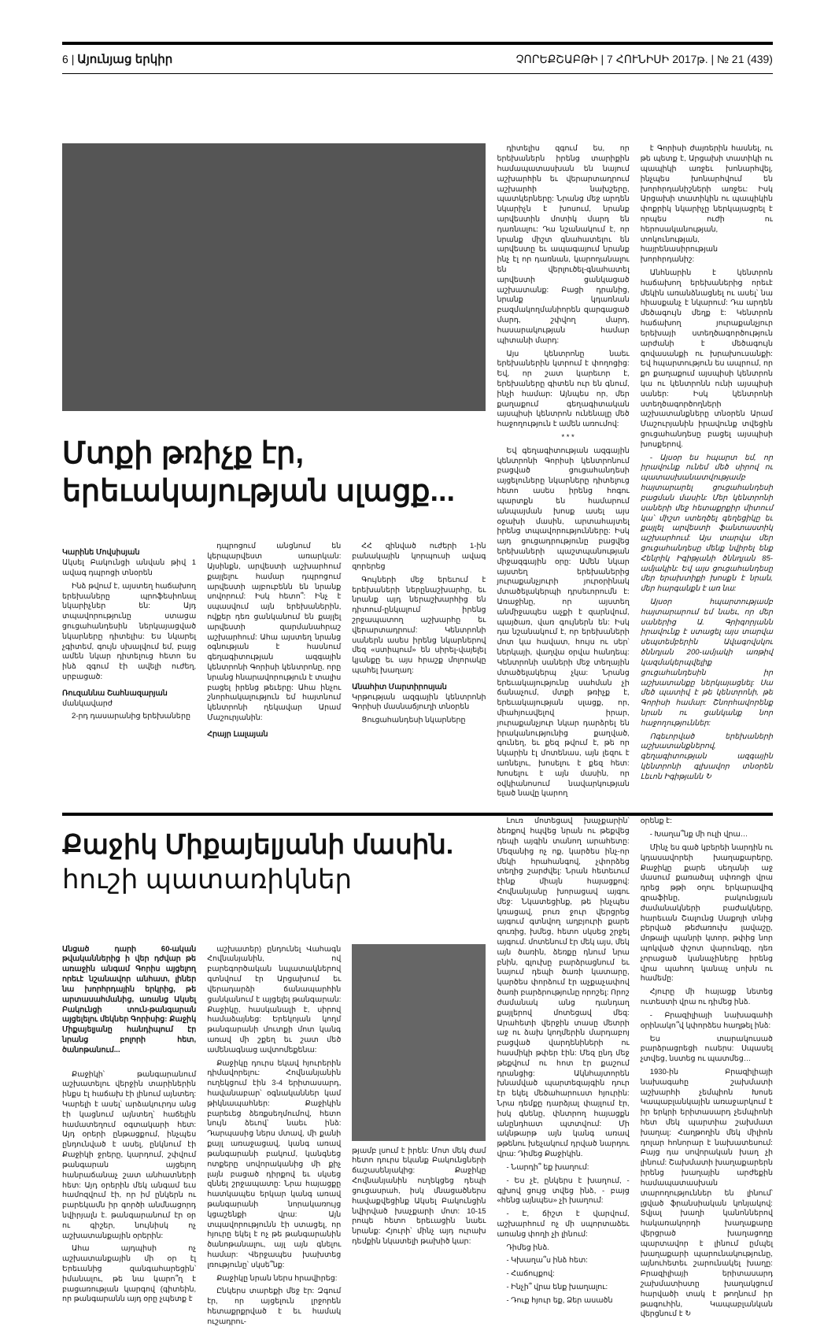6 | Այունյաց երկիր ՉՈՐԵՔՇԱԲԹԻ | 7 ՀՈՒՆԻՍԻ 2017թ. | № 21 (439)
Մտքի թռիչք էր,
երեւակայության սլացք...
Կարինե Մովսիսյան
Ակսել Բակունցի անվան թիվ 1 ավագ դպրոցի տնօրեն
Ինձ թվում է, այստեղ հաճախող երեխաները պրոֆեսիոնալ նկարիչներ են: Այդ տպավորությունը ստացա ցուցահանդեսին ներկայացված նկարները դիտելիս: Ես նկարել չգիտեմ, գույն սխալվում եմ, բայց ամեն նկար դիտելուց հետո ես ինձ զգում էի ավելի ուժեղ, սրբացած:
Ռուզաննա Շահնազարյան
մանկավարժ
2-րդ դասարանից երեխաները
դպրոցում անցնում են կերպարվեստ առարկան: Այսինքն, արվեստի աշխարհում քայլելու համար դպրոցում արվեստի այբուբենն են նրանք սովորում: Իսկ հետո՞: Ինչ է սպասվում այն երեխաներին, ովքեր դեռ ցանկանում են քայլել արվեստի զարմանահրաշ աշխարհում: Ահա այստեղ նրանց օգնության է հասնում գեղագիտության ազգային կենտրոնի Գորիսի կենտրոնը, որը նրանց հնարավորություն է տալիս բացել իրենց թեւերը: Ահա ինչու շնորհակալություն եմ հայտնում կենտրոնի ղեկավար Արամ Մաշուրյանին:
Հրայր Լալայան
ՀՀ զինված ուժերի 1-ին բանակային կորպուսի ավագ զորերեց
Գույների մեջ երեւում է երեխաների ներընաշխարհը, եւ նրանք այդ ներաշխարհից են դիտում-ընկալում իրենց շրջապատող աշխարհը եւ վերարտադրում: Կենտրոնի սաներն ասես իրենց նկարներով մեզ «ստիպում» են սիրել-վայելել կյանքը եւ այս հրաշք մոլորակը պահել խաղաղ:
Անահիտ Մարտիրոսյան
Կրթության ազգային կենտրոնի Գորիսի մասնաճյուղի տնօրեն
Ցուցահանդեսի նկարները
դիտելիս զգում ես, որ երեխաներն իրենց տարիքին համապատասխան են նայում աշխարհին եւ վերարտադրում աշխարհի նախշերը, պատկերները: Նրանց մեջ արդեն նկարիչն է խոսում, նրանք արվեստին մոտիկ մարդ են դառնալու: Դա նշանակում է, որ նրանք միշտ գնահատելու են արվեստը եւ ապագայում նրանք ինչ էլ որ դառնան, կարողանալու են վերլուծել-գնահատել արվեստի ցանկացած աշխատանք: Բացի դրանից, նրանք կդառնան բազմակողմանիորեն զարգացած մարդ, շփվող մարդ, հասարակության համար պիտանի մարդ:
Այս կենտրոնը նաեւ երեխաներին կտրում է փողոցից: Եվ, որ շատ կարեւոր է, երեխաները գիտեն ուր են գնում, ինչի համար: Այնպես որ, մեր քաղաքում գեղագիտական այսպիսի կենտրոն ունենալը մեծ հաջողություն է ամեն առումով:
* * *
Եվ գեղագիտության ազգային կենտրոնի Գորիսի կենտրոնում բացված ցուցահանդեսի այցելուները նկարները դիտելուց հետո ասես իրենց հոգու պարտքն են համարում անպայման խոսք ասել այս օջախի մասին, արտահայտել իրենց տպավորությունները: Իսկ այդ ցուցադրությունը բացվեց երեխաների պաշտպանության միջազգային օրը: Ամեն նկար այստեղ երեխաներից յուրաքանչյուրի յուրօրինակ մտածելակերպի դրսեւորումն է: Առաջինը, որ այստեղ անմիջապես աչքի է զարնվում, պայծառ, վառ գույներն են: Իսկ դա նշանակում է, որ երեխաների մոտ կա հավատ, հույս ու սեր՝ ներկայի, վաղվա օրվա հանդեպ: Կենտրոնի սաների մեջ տեղային մտածելակերպ չկա: Նրանց երեւակայությունը սահման չի ճանաչում, մտքի թռիչք է, երեւակայության սլացք, որ, միահյուսվելով իրար, յուրաքանչյուր նկար դարձրել են իրականությունից քաղված, գունեղ, եւ քեզ թվում է, թե որ նկարին էլ մոտենաս, այն լեզու է առնելու, խոսելու է քեզ հետ: Խոսելու է այն մասին, որ օվկիանոսում նավարկության ելած նավը կարող
է Գորիսի ժայռերին հասնել, ու թե պետք է, Արցախի տատիկի ու պապիկի առջեւ խոնարհվել, ինչպես խոնարհվում են խորհրդանիշների առջեւ: Իսկ Արցախի տատիկին ու պապիկին փոքրիկ նկարիչը ներկայացրել է որպես ուժի ու հերոսականության, տոկունության, հայրենասիրության խորհրդանիշ:
Անհնարին է կենտրոն հաճախող երեխաներից որեւէ մեկին առանձնացնել ու ասել՝ նա հիասքանչ է նկարում: Դա արդեն մեծագույն մեղք է: Կենտրոն հաճախող յուրաքանչյուր երեխայի ստեղծագործություն արժանի է մեծագույն գովասանքի ու խրախուսանքի: Եվ հպարտություն ես ապրում, որ քո քաղաքում այսպիսի կենտրոն կա ու կենտրոնն ունի այսպիսի սաներ: Իսկ կենտրոնի ստեղծագործողների աշխատանքները տնօրեն Արամ Մաշուրյանին իրավունք տվեցին ցուցահանդեսը բացել այսպիսի խոսքերով.
- Այսօր ես հպարտ եմ, որ իրավունք ունեմ մեծ սիրով ու պատասխանատվությամբ հայտարարել ցուցահանդեսի բացման մասին: Մեր կենտրոնի սաների մեջ հետաքրքիր միտում կա՝ միշտ ստեղծել գեղեցիկը եւ քայլել արվեստի ֆանտաստիկ աշխարհում: Այս տարվա մեր ցուցահանդեսը մենք նվիրել ենք Հենրիկ Իգիթյանի ծննդյան 85-ամյակին: Եվ այս ցուցահանդեսը մեր երախտիքի խոսքն է նրան, մեր հարգանքն է առ նա:
Այսօր հպարտությամբ հայտարարում եմ նաեւ, որ մեր սաներից Ա. Գրիգորյանն իրավունք է ստացել այս տարվա սեպտեմբերին Ավագովսկու ծննդյան 200-ամյակի առթիվ կազմակերպվելիք ցուցահանդեսին իր աշխատանքը ներկայացնել: Սա մեծ պատիվ է թե կենտրոնի, թե Գորիսի համար: Շնորհավորենք նրան ու ցանկանք նոր հաջողություններ:
Ոգեւորված երեխաների աշխատանքներով, գեղագիտության ազգային կենտրոնի գլխավոր տնօրեն Լեւոն Իգիթյանն ↻
Քաջիկ Միքայելյանի մասին.
հուշի պատառիկներ
Անցած դարի 60-ական թվականներից ի վեր դժվար թե առաջին անգամ Գորիս այցելող որեւէ նշանավոր անհատ, լիներ նա խորհրդային երկրից, թե արտասահմանից, առանց Ակսել Բակունցի տուն-թանգարան այցելելու մեկներ Գորիսից: Քաջիկ Միքայելյանը հանդիպում էր նրանց բոլորի հետ, ծանոթանում...
Քաջիկի՝ թանգարանում աշխատելու վերջին տարիներին ինքս էլ հաճախ էի լինում այնտեղ: Կարելի է ասել՝ արձակուրդս անց էի կացնում այնտեղ՝ հաճելին համատեղում օգտակարի հետ: Այդ օրերի ընթացքում, ինչպես ընդունված է ասել, ընկնում էի Քաջիկի ջրերը, կարդում, շփվում թանգարան այցելող հանրաճանաչ շատ անհատների հետ: Այդ օրերին մեկ անգամ եւս համոզվում էի, որ իմ ընկերն ու բարեկամն իր գործի անմնացորդ նվիրյալն է. թանգարանում էր օր ու գիշեր, նույնիսկ ոչ աշխատանքային օրերին:
Ահա այդպիսի ոչ աշխատանքային մի օր էլ Երեւանից զանգահարեցին՝ իմանալու, թե նա կարո՞ղ է բացառության կարգով (գիտեին, որ թանգարանն այդ օրը չպետք է
աշխատեր) ընդունել Վահագն Հովնանյանին, ով բարեգործական նպատակներով գտնվում էր Արցախում եւ վերադարձի ճանապարհին ցանկանում է այցելել թանգարան: Քաջիկը, հասկանալի է, սիրով համաձայնեց: Երեկոյան կողմ թանգարանի մուտքի մոտ կանգ առավ մի շքեղ եւ շատ մեծ ամենագնաց ավտոմեքենա:
Քաջիկը դուրս եկավ հյուրերին դիմավորելու: Հովնանյանին ուղեկցում էին 3-4 երիտասարդ, հավանաբար՝ օգնականներ կամ թիկնապահներ: Քաջիկին բարեւեց ձեռքսեղմումով, հետո նույն ձեւով՝ նաեւ ինձ: Դարպասից ներս մտավ, մի քանի քայլ առաջացավ, կանգ առավ թանգարանի բակում, կանգնեց ոտքերը սովորականից մի քիչ լայն բացած դիրքով եւ սկսեց զննել շրջապատը: Նրա հայացքը հատկապես երկար կանգ առավ թանգարանի նորակառույց կցաշենքի վրա: Այն տպավորությունն էի ստացել, որ հյուրը եկել է ոչ թե թանգարանին ծանոթանալու, այլ այն գնելու համար: Վերջապես խախտեց լռությունը՝ սկսե՞նք:
Քաջիկը նրան ներս հրավիրեց:
Ընկերս տարեքի մեջ էր: Զգում էր, որ այցելուն լրջորեն հետաքրքրված է եւ համակ ուշադրու-
թյամբ լսում է իրեն: Մոտ մեկ ժամ հետո դուրս եկանք Բակունցների ճաշասենյակից: Քաջիկը Հովնանյանին ուղեկցեց դեպի ցուցասրահ, իսկ մնացածներս հավաքվեցինք Ակսել Բակունցին նվիրված խաչքարի մոտ: 10-15 րոպե հետո երեւացին նաեւ նրանք: Հյուրի՝ մինչ այդ ուրախ դեմքին նկատելի թախիծ կար:
Լուռ մոտեցավ խաչքարին՝ ձեռքով հպվեց նրան ու թեքվեց դեպի այգին տանող արահետը: Մեզանից ոչ ոք, կարծես ինչ-որ մեկի հրահանգով, չփորձեց տեղից շարժվել: Նրան հետեւում էինք միայն հայացքով: Հովնանյանը խորացավ այգու մեջ: Նկատեցինք, թե ինչպես կռացավ, բուռ ջուր վերցրեց այգում գտնվող աղբյուրի քարե զուռից, խմեց, հետո սկսեց շրջել այգում. մոտենում էր մեկ այս, մեկ այն ծառին, ձեռքը դնում նրա բնին, գլուխը բարձրացնում եւ նայում դեպի ծառի կատարը, կարծես փորձում էր աչքաչափով ծառի բարձրությունը որոշել: Որոշ ժամանակ անց դանդաղ քայլերով մոտեցավ մեզ: Արահետի վերջին տասը մետրի աջ ու ձախ կողմերին մարդաբոյ բացված վարդենիների ու հասմիկի թփեր էին: Մեզ ընդ մեջ թեքվում ու հոտ էր քաշում դրանցից: Ակնհայտորեն խնամված պարտեզայգին դուր էր եկել մեծահարուստ հյուրին: Նրա դեմքը դարձյալ փայլում էր, իսկ գնենը, փնտրող հայացքն անընդհատ պտտվում: Մի ակնթարթ այն կանգ առավ թթենու խեչակում դրված նարդու վրա: Դիմեց Քաջիկին.
- Նարդի՞ եք խաղում:
- Ես չէ, ընկերս է խաղում, - գլխով ցույց տվեց ինձ, - բայց «հենց այնպես» չի խաղում:
- Է, ճիշտ է վարվում, աշխարհում ոչ մի սպորտաձեւ առանց փողի չի լինում:
Դիմեց ինձ.
- Կխաղա՞ս ինձ հետ:
- Հաճույքով:
- Ինչի՞ վրա ենք խաղալու:
- Դուք հյուր եք, Ձեր ասածն
օրենք է:
- Խաղա՞նք մի ուլի վրա…
Մինչ ես գած կբերեի նարդին ու կդասավորեի խաղաքարերը, Քաջիկը քարե սեղանի աջ մասում քառածալ սփռոցի վրա դրեց թթի օղու երկարավիզ գրաֆինը, բակունցյան ժամանակների բաժակները, հարեւան Շալունց Սաքոյի տնից բերված թեժառուխ լավաշը, մոթալի պանրի կտոր, թփից նոր պոկված փշոտ վարունգը, դեռ չորացած կանաչիները իրենց վրա պահող կանաչ սոխն ու համեմը:
Հյուրը մի հայացք նետեց ուտեստի վրա ու դիմեց ինձ.
- Բրազիլիայի նախագահի օրինակո՞վ կփորձես հաղթել ինձ:
Ես տարակուսած բարձրացրեցի ուսերս: Սպասել չտվեց, նստեց ու պատմեց…
1930-ին Բրազիլիայի նախագահը շախմատի աշխարհի չեմպիոն Խոսե Կապաբլանկային առաջարկում է իր երկրի երիտասարդ չեմպիոնի հետ մեկ պարտիա շախմատ խաղալ: Հաղթողին մեկ միլիոն դոլար հոնորար է նախատեսում: Բայց դա սովորական խաղ չի լինում: Շախմատի խաղաքարերն իրենց խաղային արժեքին համապատասխան տարողություններ են լինում՝ լցված ֆրանսիական կոնյակով: Տվյալ խաղի կանոններով հակառակորդի խաղաքարը վերցրած խաղացողը պարտավոր է լինում ըմպել խաղաքարի պարունակությունը, այնուհետեւ շարունակել խաղը: Բրազիլիայի երիտասարդ շախմատիստը խաղակցում հարվածի տակ է թողնում իր թագուհին, Կապաբլանկան վերցնում է ↻